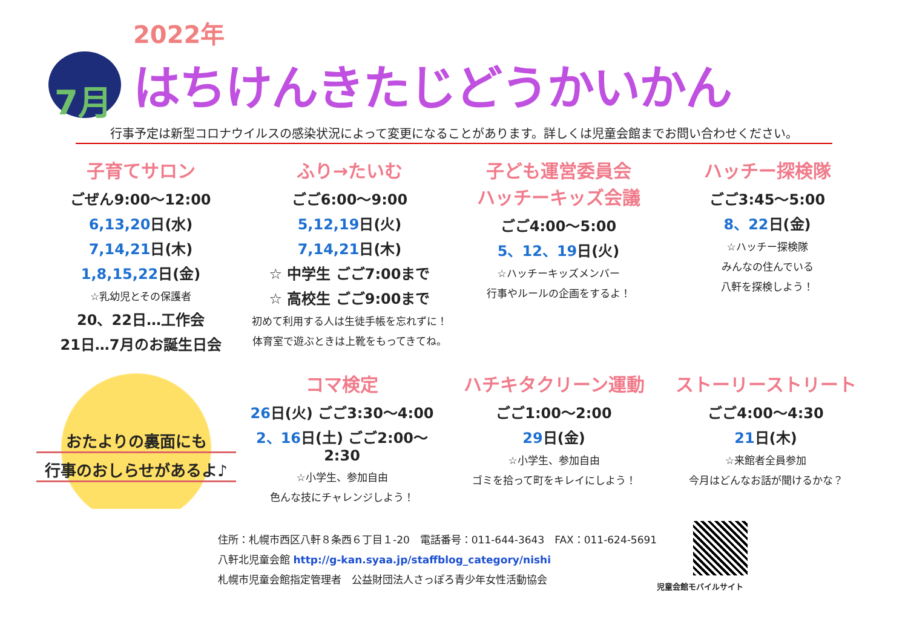7月
2022年
はちけんきたじどうかいかん
行事予定は新型コロナウイルスの感染状況によって変更になることがあります。詳しくは児童会館までお問い合わせください。
子育てサロン
ごぜん9:00～12:00
6,13,20日(水)
7,14,21日(木)
1,8,15,22日(金)
☆乳幼児とその保護者
20、22日…工作会
21日…7月のお誕生日会
ふり→たいむ
ごご6:00～9:00
5,12,19日(火)
7,14,21日(木)
☆ 中学生 ごご7:00まで
☆ 高校生 ごご9:00まで
初めて利用する人は生徒手帳を忘れずに！
体育室で遊ぶときは上靴をもってきてね。
子ども運営委員会
ハッチーキッズ会議
ごご4:00～5:00
5、12、19日(火)
☆ハッチーキッズメンバー
行事やルールの企画をするよ！
ハッチー探検隊
ごご3:45～5:00
8、22日(金)
☆ハッチー探検隊
みんなの住んでいる
八軒を探検しよう！
おたよりの裏面にも
行事のおしらせがあるよ♪
コマ検定
26日(火) ごご3:30～4:00
2、16日(土) ごご2:00～2:30
☆小学生、参加自由
色んな技にチャレンジしよう！
ハチキタクリーン運動
ごご1:00～2:00
29日(金)
☆小学生、参加自由
ゴミを拾って町をキレイにしよう！
ストーリーストリート
ごご4:00～4:30
21日(木)
☆来館者全員参加
今月はどんなお話が聞けるかな？
住所：札幌市西区八軒８条西６丁目１-20　電話番号：011-644-3643　FAX：011-624-5691
八軒北児童会館 http://g-kan.syaa.jp/staffblog_category/nishi
札幌市児童会館指定管理者　公益財団法人さっぽろ青少年女性活動協会
児童会館モバイルサイト